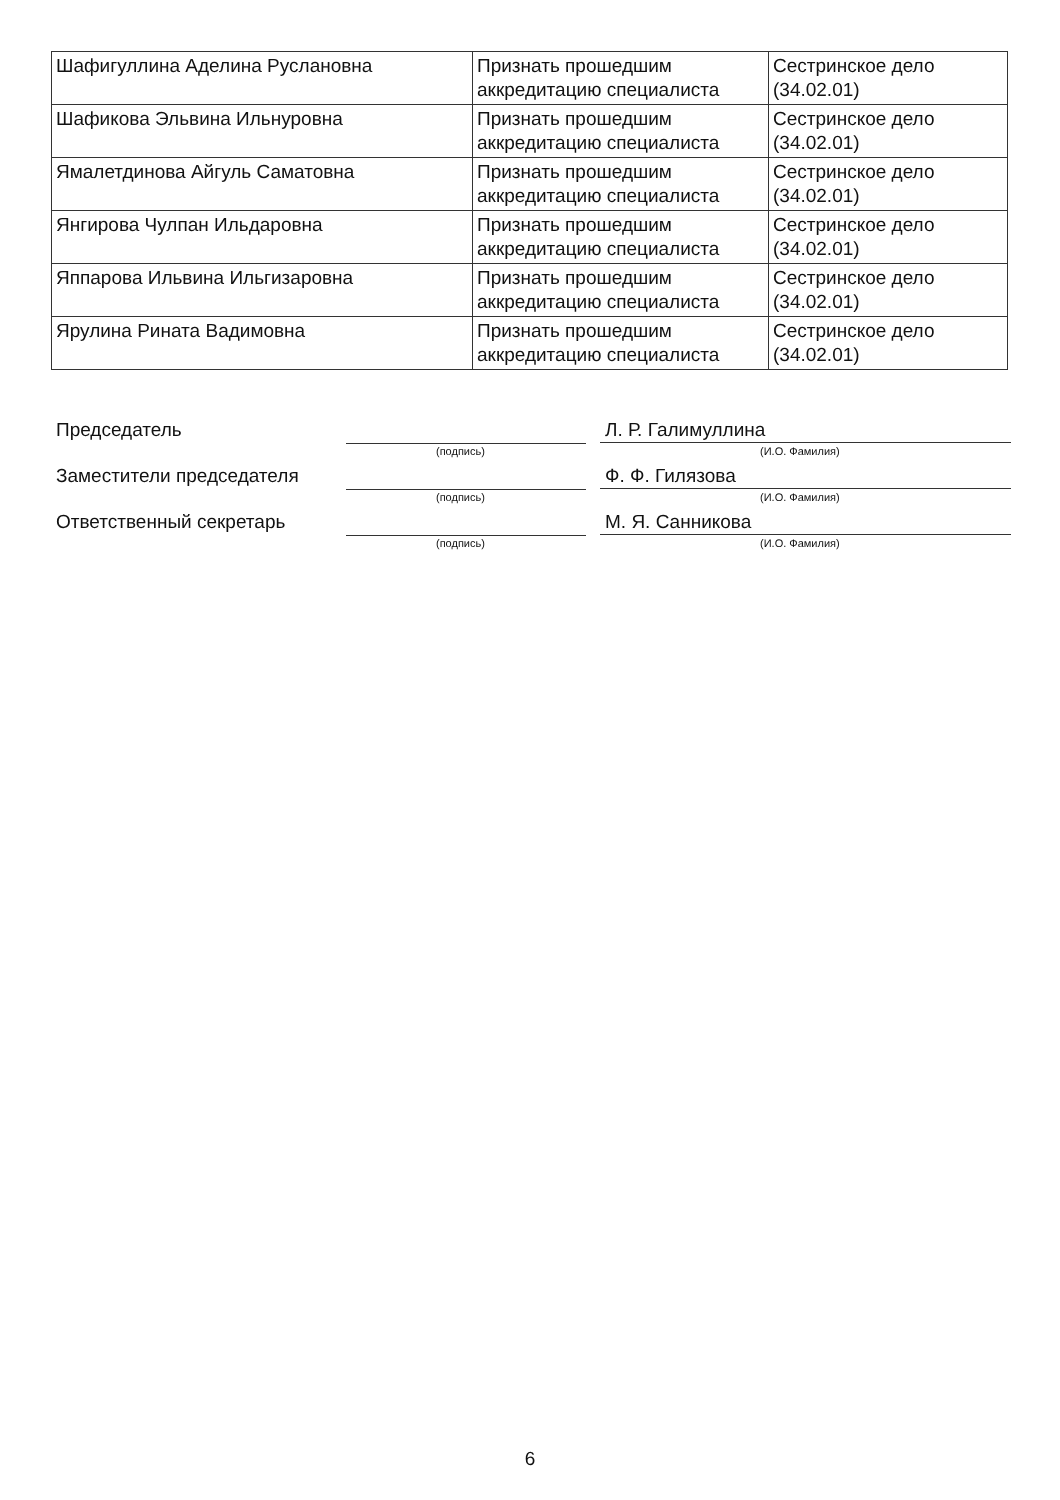| Шафигуллина Аделина Руслановна | Признать прошедшим аккредитацию специалиста | Сестринское дело (34.02.01) |
| Шафикова Эльвина Ильнуровна | Признать прошедшим аккредитацию специалиста | Сестринское дело (34.02.01) |
| Ямалетдинова Айгуль Саматовна | Признать прошедшим аккредитацию специалиста | Сестринское дело (34.02.01) |
| Янгирова Чулпан Ильдаровна | Признать прошедшим аккредитацию специалиста | Сестринское дело (34.02.01) |
| Яппарова Ильвина Ильгизаровна | Признать прошедшим аккредитацию специалиста | Сестринское дело (34.02.01) |
| Ярулина Рината Вадимовна | Признать прошедшим аккредитацию специалиста | Сестринское дело (34.02.01) |
Председатель
(подпись)
Л. Р. Галимуллина
(И.О. Фамилия)
Заместители председателя
(подпись)
Ф. Ф. Гилязова
(И.О. Фамилия)
Ответственный секретарь
(подпись)
М. Я. Санникова
(И.О. Фамилия)
6